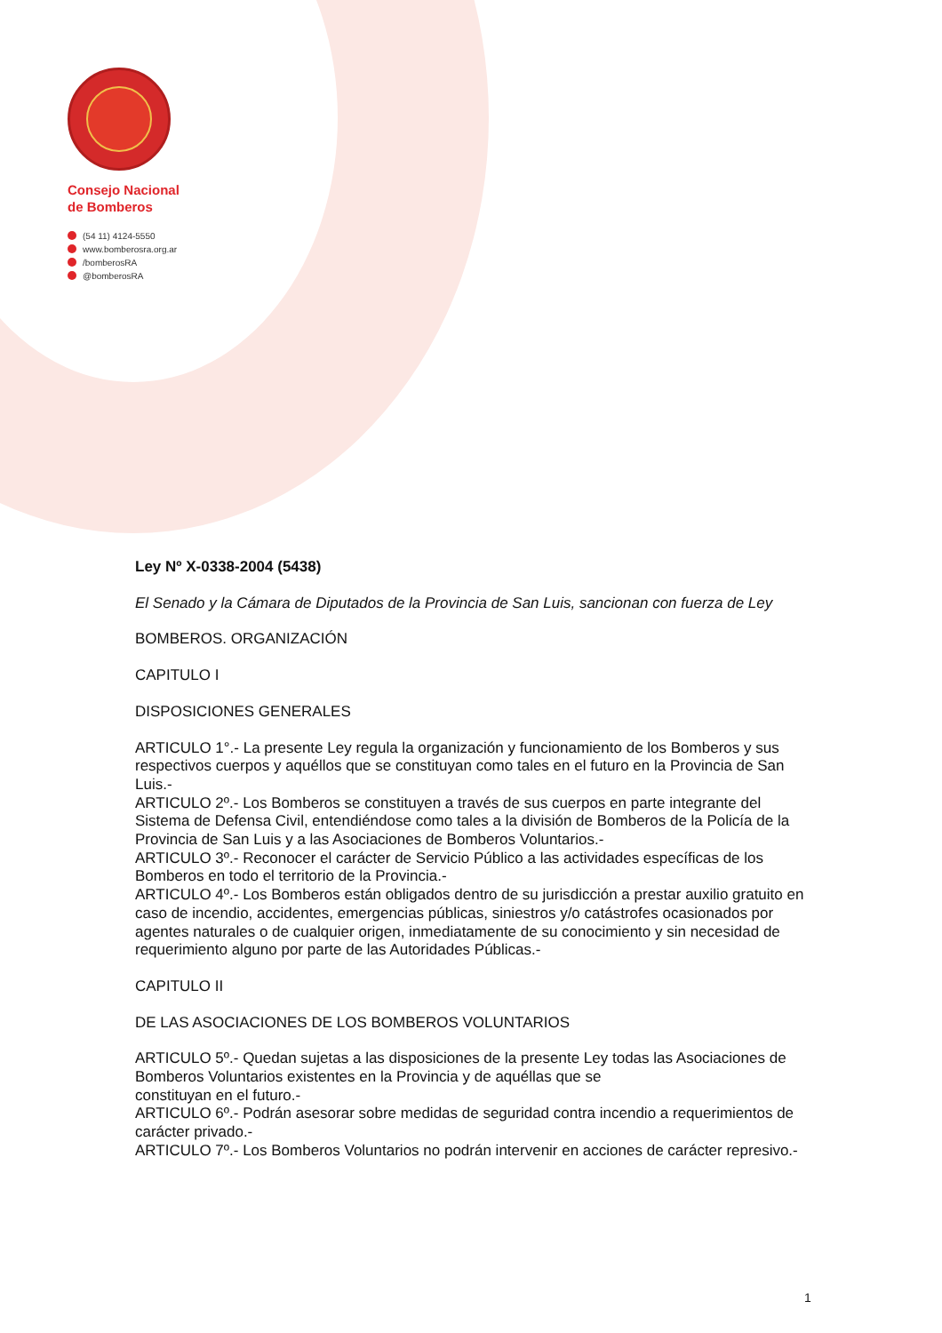Consejo Nacional
de Bomberos
(54 11) 4124-5550
www.bomberosra.org.ar
/bomberosRA
@bomberosRA
Ley Nº X-0338-2004 (5438)
El Senado y la Cámara de Diputados de la Provincia de San Luis, sancionan con fuerza de Ley
BOMBEROS. ORGANIZACIÓN
CAPITULO I
DISPOSICIONES GENERALES
ARTICULO 1°.- La presente Ley regula la organización y funcionamiento de los Bomberos y sus respectivos cuerpos y aquéllos que se constituyan como tales en el futuro en la Provincia de San Luis.-
ARTICULO 2º.- Los Bomberos se constituyen a través de sus cuerpos en parte integrante del Sistema de Defensa Civil, entendiéndose como tales a la división de Bomberos de la Policía de la Provincia de San Luis y a las Asociaciones de Bomberos Voluntarios.-
ARTICULO 3º.- Reconocer el carácter de Servicio Público a las actividades específicas de los Bomberos en todo el territorio de la Provincia.-
ARTICULO 4º.- Los Bomberos están obligados dentro de su jurisdicción a prestar auxilio gratuito en caso de incendio, accidentes, emergencias públicas, siniestros y/o catástrofes ocasionados por agentes naturales o de cualquier origen, inmediatamente de su conocimiento y sin necesidad de requerimiento alguno por parte de las Autoridades Públicas.-
CAPITULO II
DE LAS ASOCIACIONES DE LOS BOMBEROS VOLUNTARIOS
ARTICULO 5º.- Quedan sujetas a las disposiciones de la presente Ley todas las Asociaciones de Bomberos Voluntarios existentes en la Provincia y de aquéllas que se
constituyan en el futuro.-
ARTICULO 6º.- Podrán asesorar sobre medidas de seguridad contra incendio a requerimientos de carácter privado.-
ARTICULO 7º.- Los Bomberos Voluntarios no podrán intervenir en acciones de carácter represivo.-
1